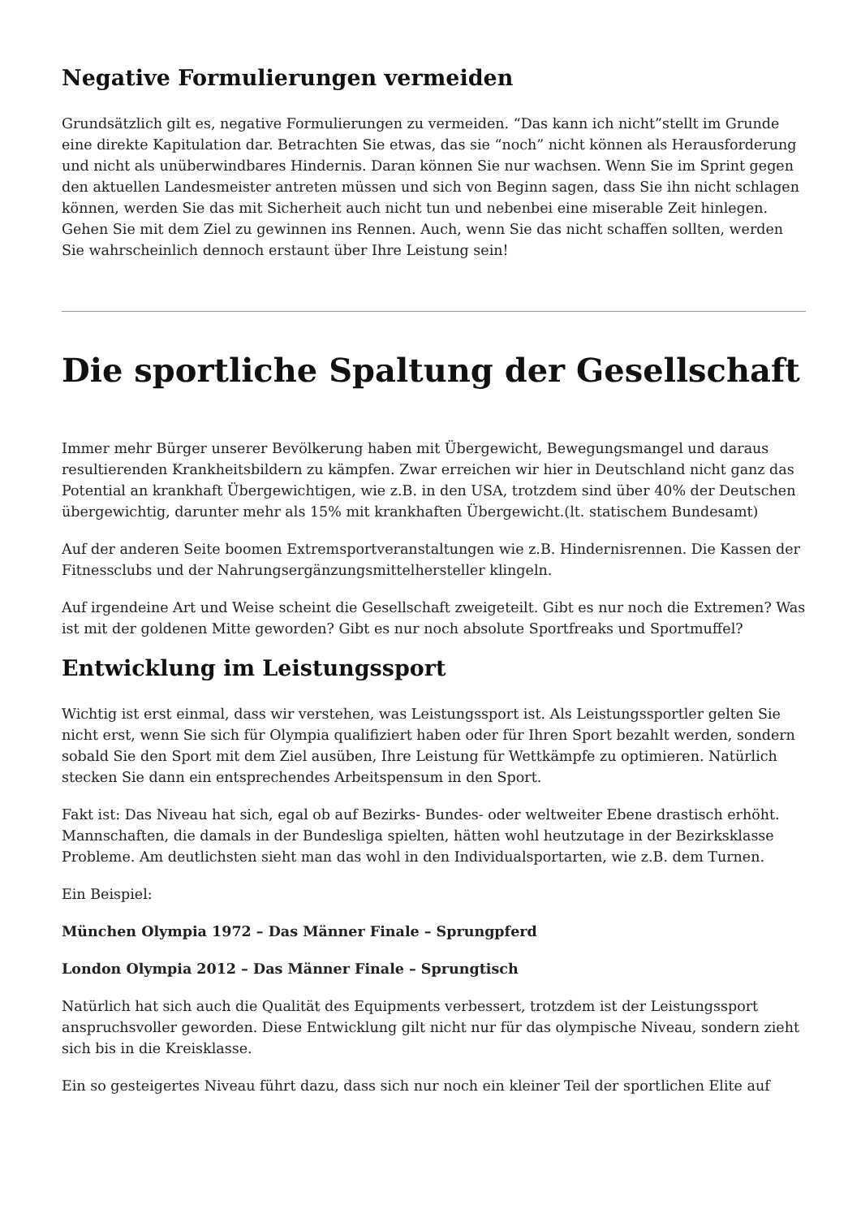Negative Formulierungen vermeiden
Grundsätzlich gilt es, negative Formulierungen zu vermeiden. “Das kann ich nicht”stellt im Grunde eine direkte Kapitulation dar. Betrachten Sie etwas, das sie “noch” nicht können als Herausforderung und nicht als unüberwindbares Hindernis. Daran können Sie nur wachsen. Wenn Sie im Sprint gegen den aktuellen Landesmeister antreten müssen und sich von Beginn sagen, dass Sie ihn nicht schlagen können, werden Sie das mit Sicherheit auch nicht tun und nebenbei eine miserable Zeit hinlegen. Gehen Sie mit dem Ziel zu gewinnen ins Rennen. Auch, wenn Sie das nicht schaffen sollten, werden Sie wahrscheinlich dennoch erstaunt über Ihre Leistung sein!
Die sportliche Spaltung der Gesellschaft
Immer mehr Bürger unserer Bevölkerung haben mit Übergewicht, Bewegungsmangel und daraus resultierenden Krankheitsbildern zu kämpfen. Zwar erreichen wir hier in Deutschland nicht ganz das Potential an krankhaft Übergewichtigen, wie z.B. in den USA, trotzdem sind über 40% der Deutschen übergewichtig, darunter mehr als 15% mit krankhaften Übergewicht.(lt. statischem Bundesamt)
Auf der anderen Seite boomen Extremsportveranstaltungen wie z.B. Hindernisrennen. Die Kassen der Fitnessclubs und der Nahrungsergänzungsmittelhersteller klingeln.
Auf irgendeine Art und Weise scheint die Gesellschaft zweigeteilt. Gibt es nur noch die Extremen? Was ist mit der goldenen Mitte geworden? Gibt es nur noch absolute Sportfreaks und Sportmuffel?
Entwicklung im Leistungssport
Wichtig ist erst einmal, dass wir verstehen, was Leistungssport ist. Als Leistungssportler gelten Sie nicht erst, wenn Sie sich für Olympia qualifiziert haben oder für Ihren Sport bezahlt werden, sondern sobald Sie den Sport mit dem Ziel ausüben, Ihre Leistung für Wettkämpfe zu optimieren. Natürlich stecken Sie dann ein entsprechendes Arbeitspensum in den Sport.
Fakt ist: Das Niveau hat sich, egal ob auf Bezirks- Bundes- oder weltweiter Ebene drastisch erhöht. Mannschaften, die damals in der Bundesliga spielten, hätten wohl heutzutage in der Bezirksklasse Probleme. Am deutlichsten sieht man das wohl in den Individualsportarten, wie z.B. dem Turnen.
Ein Beispiel:
München Olympia 1972 – Das Männer Finale – Sprungpferd
London Olympia 2012 – Das Männer Finale – Sprungtisch
Natürlich hat sich auch die Qualität des Equipments verbessert, trotzdem ist der Leistungssport anspruchsvoller geworden. Diese Entwicklung gilt nicht nur für das olympische Niveau, sondern zieht sich bis in die Kreisklasse.
Ein so gesteigertes Niveau führt dazu, dass sich nur noch ein kleiner Teil der sportlichen Elite auf